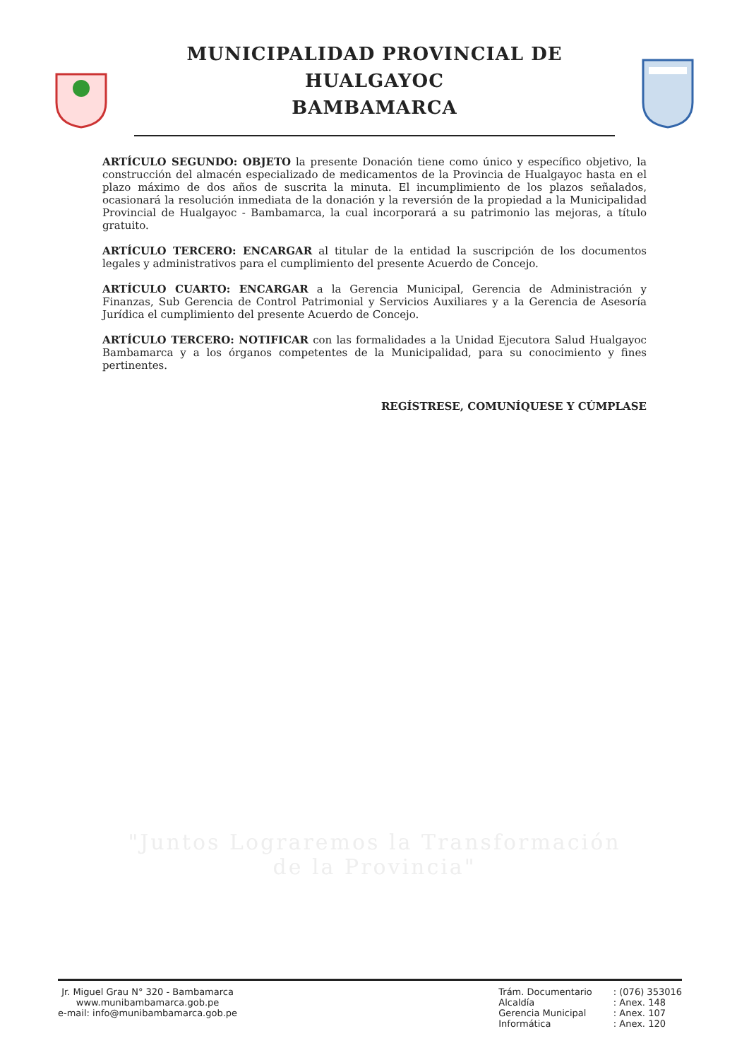MUNICIPALIDAD PROVINCIAL DE HUALGAYOC
BAMBAMARCA
ARTÍCULO SEGUNDO: OBJETO la presente Donación tiene como único y específico objetivo, la construcción del almacén especializado de medicamentos de la Provincia de Hualgayoc hasta en el plazo máximo de dos años de suscrita la minuta. El incumplimiento de los plazos señalados, ocasionará la resolución inmediata de la donación y la reversión de la propiedad a la Municipalidad Provincial de Hualgayoc - Bambamarca, la cual incorporará a su patrimonio las mejoras, a título gratuito.
ARTÍCULO TERCERO: ENCARGAR al titular de la entidad la suscripción de los documentos legales y administrativos para el cumplimiento del presente Acuerdo de Concejo.
ARTÍCULO CUARTO: ENCARGAR a la Gerencia Municipal, Gerencia de Administración y Finanzas, Sub Gerencia de Control Patrimonial y Servicios Auxiliares y a la Gerencia de Asesoría Jurídica el cumplimiento del presente Acuerdo de Concejo.
ARTÍCULO TERCERO: NOTIFICAR con las formalidades a la Unidad Ejecutora Salud Hualgayoc Bambamarca y a los órganos competentes de la Municipalidad, para su conocimiento y fines pertinentes.
REGÍSTRESE, COMUNÍQUESE Y CÚMPLASE
"Juntos Lograremos la Transformación
de la Provincia"
Jr. Miguel Grau N° 320 - Bambamarca
www.munibambamarca.gob.pe
e-mail: info@munibambamarca.gob.pe
Trám. Documentario
Alcaldía
Gerencia Municipal
Informática
: (076) 353016
: Anex. 148
: Anex. 107
: Anex. 120